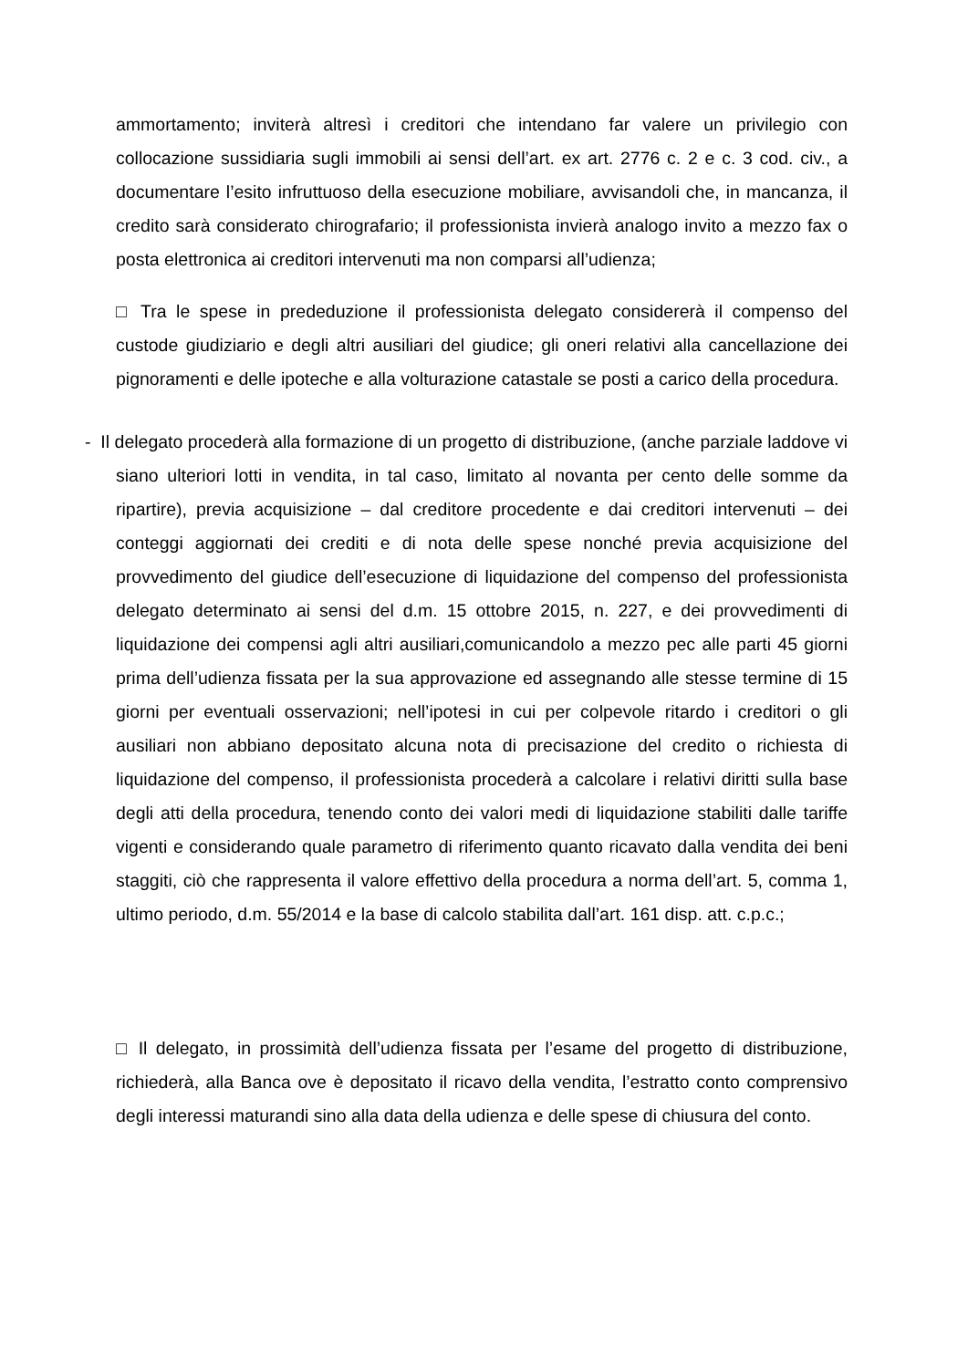ammortamento; inviterà altresì i creditori che intendano far valere un privilegio con collocazione sussidiaria sugli immobili ai sensi dell’art. ex art. 2776 c. 2 e c. 3 cod. civ., a documentare l’esito infruttuoso della esecuzione mobiliare, avvisandoli che, in mancanza, il credito sarà considerato chirografario; il professionista invierà analogo invito a mezzo fax o posta elettronica ai creditori intervenuti ma non comparsi all’udienza;
□ Tra le spese in prededuzione il professionista delegato considererà il compenso del custode giudiziario e degli altri ausiliari del giudice; gli oneri relativi alla cancellazione dei pignoramenti e delle ipoteche e alla volturazione catastale se posti a carico della procedura.
- Il delegato procederà alla formazione di un progetto di distribuzione, (anche parziale laddove vi siano ulteriori lotti in vendita, in tal caso, limitato al novanta per cento delle somme da ripartire), previa acquisizione – dal creditore procedente e dai creditori intervenuti – dei conteggi aggiornati dei crediti e di nota delle spese nonché previa acquisizione del provvedimento del giudice dell’esecuzione di liquidazione del compenso del professionista delegato determinato ai sensi del d.m. 15 ottobre 2015, n. 227, e dei provvedimenti di liquidazione dei compensi agli altri ausiliari,comunicandolo a mezzo pec alle parti 45 giorni prima dell’udienza fissata per la sua approvazione ed assegnando alle stesse termine di 15 giorni per eventuali osservazioni; nell’ipotesi in cui per colpevole ritardo i creditori o gli ausiliari non abbiano depositato alcuna nota di precisazione del credito o richiesta di liquidazione del compenso, il professionista procederà a calcolare i relativi diritti sulla base degli atti della procedura, tenendo conto dei valori medi di liquidazione stabiliti dalle tariffe vigenti e considerando quale parametro di riferimento quanto ricavato dalla vendita dei beni staggiti, ciò che rappresenta il valore effettivo della procedura a norma dell’art. 5, comma 1, ultimo periodo, d.m. 55/2014 e la base di calcolo stabilita dall’art. 161 disp. att. c.p.c.;
□ Il delegato, in prossimità dell’udienza fissata per l’esame del progetto di distribuzione, richiederà, alla Banca ove è depositato il ricavo della vendita, l’estratto conto comprensivo degli interessi maturandi sino alla data della udienza e delle spese di chiusura del conto.